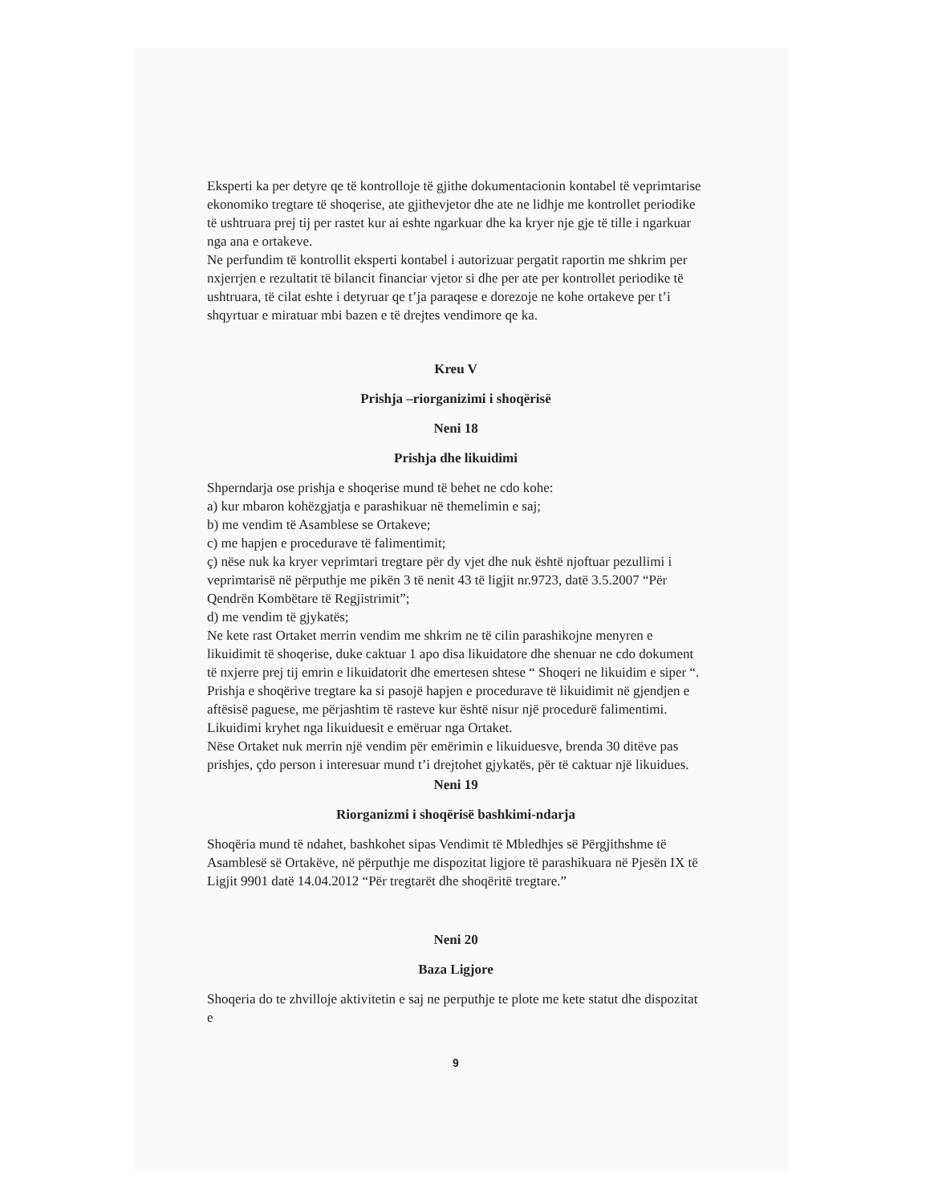Eksperti ka per detyre qe të kontrolloje të gjithe dokumentacionin kontabel të veprimtarise ekonomiko tregtare të shoqerise, ate gjithevjetor dhe ate ne lidhje me kontrollet periodike të ushtruara prej tij per rastet kur ai eshte ngarkuar dhe ka kryer nje gje të tille i ngarkuar nga ana e ortakeve.
Ne perfundim të kontrollit eksperti kontabel i autorizuar pergatit raportin me shkrim per nxjerrjen e rezultatit të bilancit financiar vjetor si dhe per ate per kontrollet periodike të ushtruara, të cilat eshte i detyruar qe t’ja paraqese e dorezoje ne kohe ortakeve per t’i shqyrtuar e miratuar mbi bazen e të drejtes vendimore qe ka.
Kreu V
Prishja –riorganizimi i shoqërisë
Neni 18
Prishja dhe likuidimi
Shperndarja ose prishja e shoqerise mund të behet ne cdo kohe:
a) kur mbaron kohëzgjatja e parashikuar në themelimin e saj;
b) me vendim të Asamblese se Ortakeve;
c) me hapjen e procedurave të falimentimit;
ç) nëse nuk ka kryer veprimtari tregtare për dy vjet dhe nuk është njoftuar pezullimi i veprimtarisë në përputhje me pikën 3 të nenit 43 të ligjit nr.9723, datë 3.5.2007 “Për Qendrën Kombëtare të Regjistrimit”;
d) me vendim të gjykatës;
Ne kete rast Ortaket merrin vendim me shkrim ne të cilin parashikojne menyren e likuidimit të shoqerise, duke caktuar 1 apo disa likuidatore dhe shenuar ne cdo dokument të nxjerre prej tij emrin e likuidatorit dhe emertesen shtese “ Shoqeri ne likuidim e siper “.
Prishja e shoqërive tregtare ka si pasojë hapjen e procedurave të likuidimit në gjendjen e aftësisë paguese, me përjashtim të rasteve kur është nisur një procedurë falimentimi.
Likuidimi kryhet nga likuiduesit e emëruar nga Ortaket.
Nëse Ortaket nuk merrin një vendim për emërimin e likuiduesve, brenda 30 ditëve pas prishjes, çdo person i interesuar mund t’i drejtohet gjykatës, për të caktuar një likuidues.
Neni 19
Riorganizmi i shoqërisë bashkimi-ndarja
Shoqëria mund të ndahet, bashkohet sipas Vendimit të Mbledhjes së Përgjithshme të Asamblesë së Ortakëve, në përputhje me dispozitat ligjore të parashikuara në Pjesën IX të Ligjit 9901 datë 14.04.2012 “Për tregtarët dhe shoqëritë tregtare.”
Neni 20
Baza Ligjore
Shoqeria do te zhvilloje aktivitetin e saj ne perputhje te plote me kete statut dhe dispozitat e
9